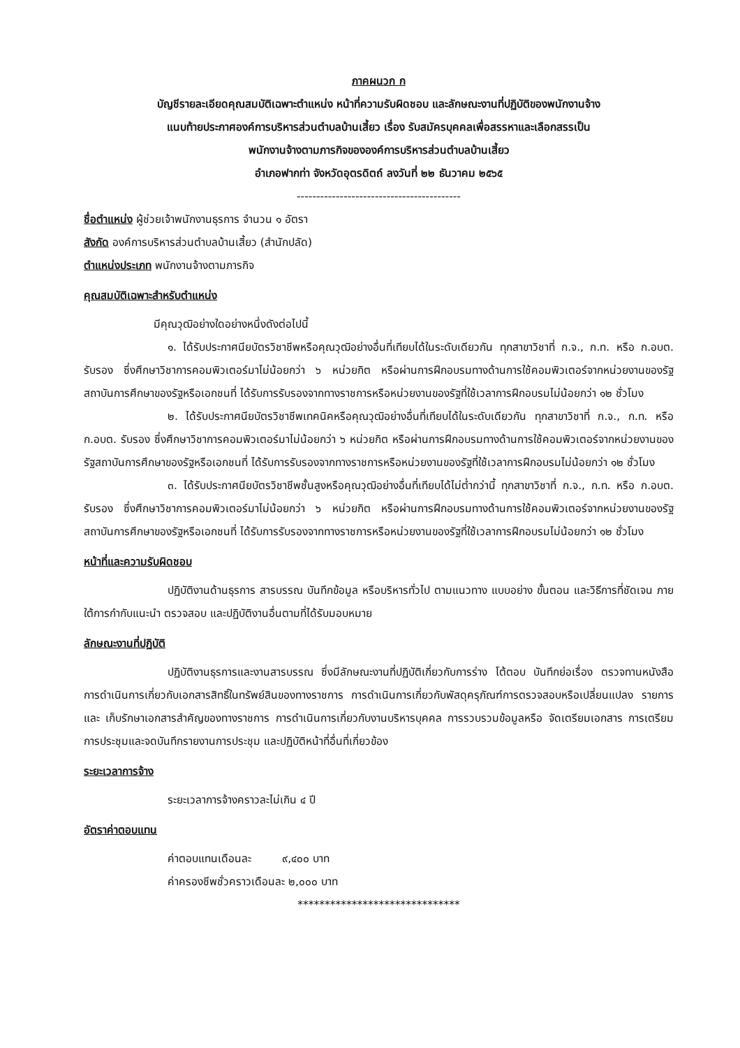ภาคผนวก ก
บัญชีรายละเอียดคุณสมบัติเฉพาะตำแหน่ง หน้าที่ความรับผิดชอบ และลักษณะงานที่ปฏิบัติของพนักงานจ้าง
แนบท้ายประกาศองค์การบริหารส่วนตำบลบ้านเสี้ยว เรื่อง รับสมัครบุคคลเพื่อสรรหาและเลือกสรรเป็น
พนักงานจ้างตามภารกิจขององค์การบริหารส่วนตำบลบ้านเสี้ยว
อำเภอฟากท่า จังหวัดอุตรดิตถ์ ลงวันที่ ๒๒ ธันวาคม ๒๕๖๕
------------------------------------------
ชื่อตำแหน่ง ผู้ช่วยเจ้าพนักงานธุรการ จำนวน ๑ อัตรา
สังกัด องค์การบริหารส่วนตำบลบ้านเสี้ยว (สำนักปลัด)
ตำแหน่งประเภท พนักงานจ้างตามภารกิจ
คุณสมบัติเฉพาะสำหรับตำแหน่ง
มีคุณวุฒิอย่างใดอย่างหนึ่งดังต่อไปนี้
๑. ได้รับประกาศนียบัตรวิชาชีพหรือคุณวุฒิอย่างอื่นที่เทียบได้ในระดับเดียวกัน ทุกสาขาวิชาที่ ก.จ., ก.ท. หรือ ก.อบต. รับรอง ซึ่งศึกษาวิชาการคอมพิวเตอร์มาไม่น้อยกว่า ๖ หน่วยกิต หรือผ่านการฝึกอบรมทางด้านการใช้คอมพิวเตอร์จากหน่วยงานของรัฐสถาบันการศึกษาของรัฐหรือเอกชนที่ ได้รับการรับรองจากทางราชการหรือหน่วยงานของรัฐที่ใช้เวลาการฝึกอบรมไม่น้อยกว่า ๑๒ ชั่วโมง
๒. ได้รับประกาศนียบัตรวิชาชีพเทคนิคหรือคุณวุฒิอย่างอื่นที่เทียบได้ในระดับเดียวกัน ทุกสาขาวิชาที่ ก.จ., ก.ท. หรือ ก.อบต. รับรอง ซึ่งศึกษาวิชาการคอมพิวเตอร์มาไม่น้อยกว่า ๖ หน่วยกิต หรือผ่านการฝึกอบรมทางด้านการใช้คอมพิวเตอร์จากหน่วยงานของรัฐสถาบันการศึกษาของรัฐหรือเอกชนที่ ได้รับการรับรองจากทางราชการหรือหน่วยงานของรัฐที่ใช้เวลาการฝึกอบรมไม่น้อยกว่า ๑๒ ชั่วโมง
๓. ได้รับประกาศนียบัตรวิชาชีพชั้นสูงหรือคุณวุฒิอย่างอื่นที่เทียบได้ไม่ต่ำกว่านี้ ทุกสาขาวิชาที่ ก.จ., ก.ท. หรือ ก.อบต. รับรอง ซึ่งศึกษาวิชาการคอมพิวเตอร์มาไม่น้อยกว่า ๖ หน่วยกิต หรือผ่านการฝึกอบรมทางด้านการใช้คอมพิวเตอร์จากหน่วยงานของรัฐสถาบันการศึกษาของรัฐหรือเอกชนที่ ได้รับการรับรองจากทางราชการหรือหน่วยงานของรัฐที่ใช้เวลาการฝึกอบรมไม่น้อยกว่า ๑๒ ชั่วโมง
หน้าที่และความรับผิดชอบ
ปฏิบัติงานด้านธุรการ สารบรรณ บันทึกข้อมูล หรือบริหารทั่วไป ตามแนวทาง แบบอย่าง ขั้นตอน และวิธีการที่ชัดเจน ภายใต้การกำกับแนะนำ ตรวจสอบ และปฏิบัติงานอื่นตามที่ได้รับมอบหมาย
ลักษณะงานที่ปฏิบัติ
ปฏิบัติงานธุรการและงานสารบรรณ ซึ่งมีลักษณะงานที่ปฏิบัติเกี่ยวกับการร่าง โต้ตอบ บันทึกย่อเรื่อง ตรวจทานหนังสือ การดำเนินการเกี่ยวกับเอกสารสิทธิ์ในทรัพย์สินของทางราชการ การดำเนินการเกี่ยวกับพัสดุครุภัณฑ์การตรวจสอบหรือเปลี่ยนแปลง รายการและ เก็บรักษาเอกสารสำคัญของทางราชการ การดำเนินการเกี่ยวกับงานบริหารบุคคล การรวบรวมข้อมูลหรือ จัดเตรียมเอกสาร การเตรียมการประชุมและจดบันทึกรายงานการประชุม และปฏิบัติหน้าที่อื่นที่เกี่ยวข้อง
ระยะเวลาการจ้าง
ระยะเวลาการจ้างคราวละไม่เกิน ๔ ปี
อัตราค่าตอบแทน
ค่าตอบแทนเดือนละ ๙,๔๐๐ บาท
ค่าครองชีพชั่วคราวเดือนละ ๒,๐๐๐ บาท
******************************